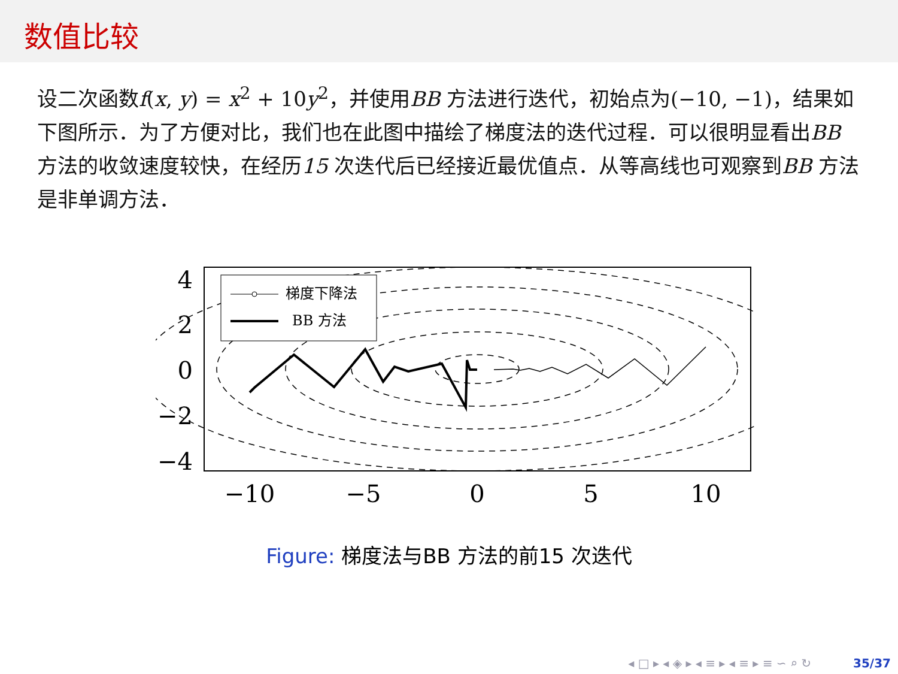数值比较
设二次函数f(x, y) = x<sup>2</sup> + 10y<sup>2</sup>，并使用BB 方法进行迭代，初始点为(−10, −1)，结果如下图所示．为了方便对比，我们也在此图中描绘了梯度法的迭代过程．可以很明显看出BB 方法的收敛速度较快，在经历15 次迭代后已经接近最优值点．从等高线也可观察到BB 方法是非单调方法．
梯度下降法
BB 方法
4
2
0
−2
−4
−10
−5
0
5
10
Figure: 梯度法与BB 方法的前15 次迭代
◂ □ ▸ ◂ ◈ ▸ ◂ ≡ ▸ ◂ ≡ ▸ ≡ ∽ ⌕ ↻ 35/37